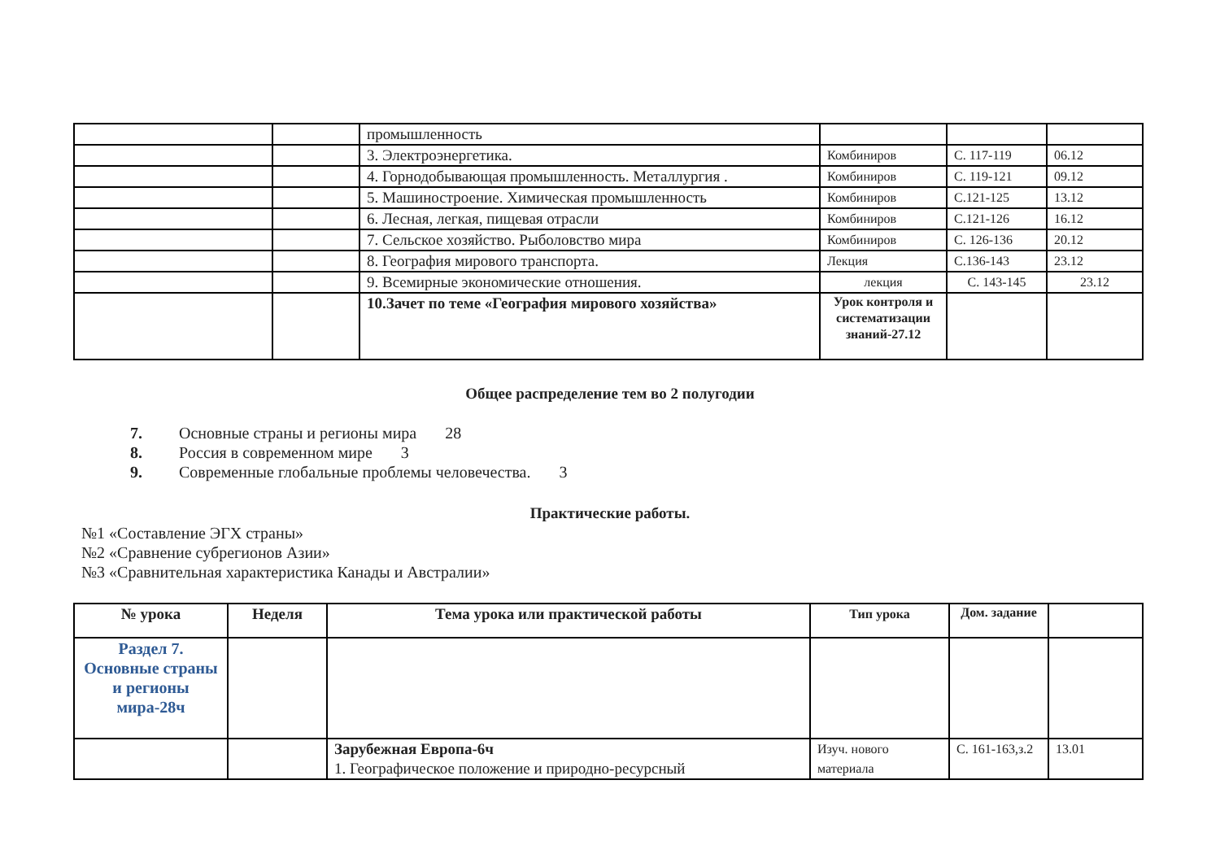| | | промышленность | | | |
| | | 3. Электроэнергетика. | Комбиниров | С. 117-119 | 06.12 |
| | | 4. Горнодобывающая промышленность. Металлургия . | Комбиниров | С. 119-121 | 09.12 |
| | | 5. Машиностроение. Химическая промышленность | Комбиниров | С.121-125 | 13.12 |
| | | 6. Лесная, легкая, пищевая отрасли | Комбиниров | С.121-126 | 16.12 |
| | | 7. Сельское хозяйство. Рыболовство мира | Комбиниров | С. 126-136 | 20.12 |
| | | 8. География мирового транспорта. | Лекция | С.136-143 | 23.12 |
| | | 9. Всемирные экономические отношения. | лекция | С. 143-145 | 23.12 |
| | | 10.Зачет по теме «География мирового хозяйства» | Урок контроля и систематизации знаний-27.12 | | |
Общее распределение тем во 2 полугодии
7. Основные страны и регионы мира 28
8. Россия в современном мире 3
9. Современные глобальные проблемы человечества. 3
Практические работы.
№1 «Составление ЭГХ страны»
№2 «Сравнение субрегионов Азии»
№3 «Сравнительная характеристика Канады и Австралии»
| № урока | Неделя | Тема урока или практической работы | Тип урока | Дом. задание | |
| --- | --- | --- | --- | --- | --- |
| Раздел 7. Основные страны и регионы мира-28ч | | | | | |
| | | Зарубежная Европа-6ч 1. Географическое положение и природно-ресурсный | Изуч. нового материала | С. 161-163,з.2 | 13.01 |